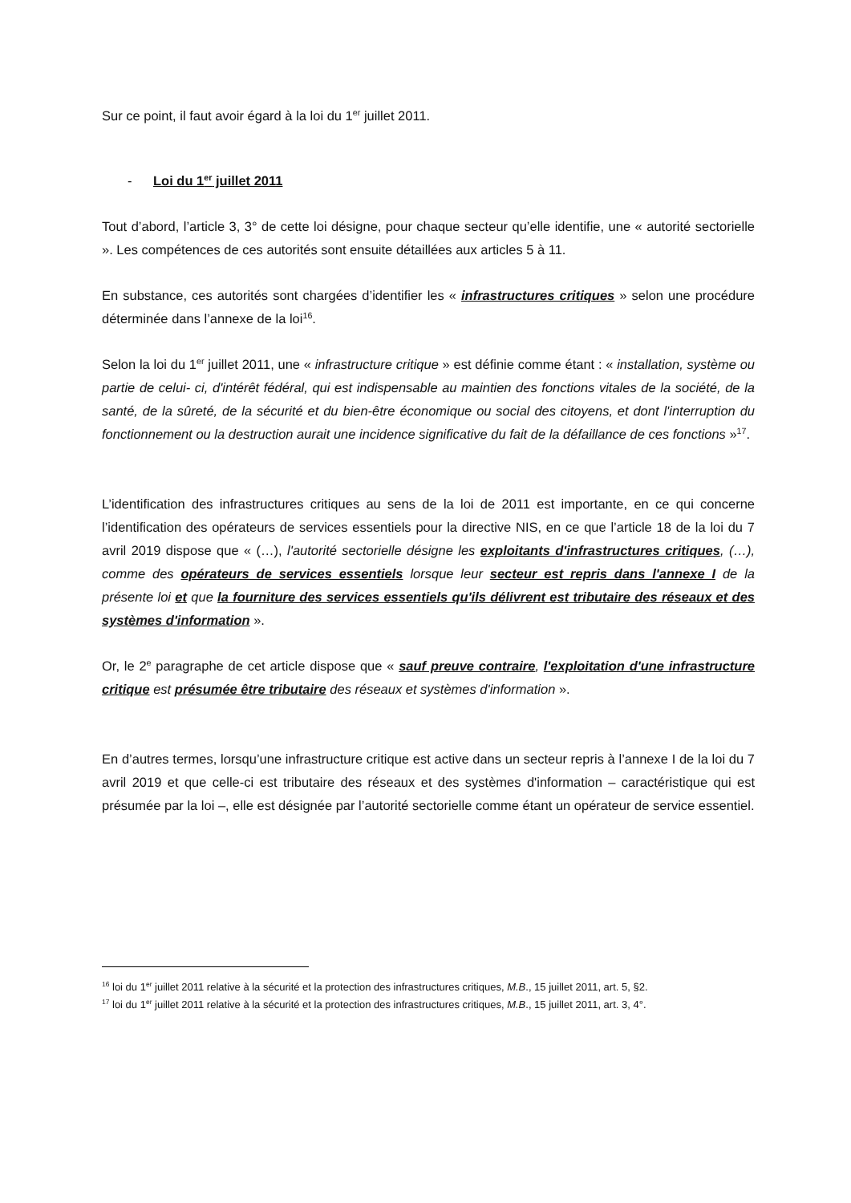Sur ce point, il faut avoir égard à la loi du 1<sup>er</sup> juillet 2011.
- Loi du 1<sup>er</sup> juillet 2011
Tout d’abord, l’article 3, 3° de cette loi désigne, pour chaque secteur qu’elle identifie, une « autorité sectorielle ». Les compétences de ces autorités sont ensuite détaillées aux articles 5 à 11.
En substance, ces autorités sont chargées d’identifier les « infrastructures critiques » selon une procédure déterminée dans l’annexe de la loi<sup>16</sup>.
Selon la loi du 1<sup>er</sup> juillet 2011, une « infrastructure critique » est définie comme étant : « installation, système ou partie de celui- ci, d'intérêt fédéral, qui est indispensable au maintien des fonctions vitales de la société, de la santé, de la sûreté, de la sécurité et du bien-être économique ou social des citoyens, et dont l'interruption du fonctionnement ou la destruction aurait une incidence significative du fait de la défaillance de ces fonctions »<sup>17</sup>.
L’identification des infrastructures critiques au sens de la loi de 2011 est importante, en ce qui concerne l’identification des opérateurs de services essentiels pour la directive NIS, en ce que l’article 18 de la loi du 7 avril 2019 dispose que « (…), l'autorité sectorielle désigne les exploitants d'infrastructures critiques, (…), comme des opérateurs de services essentiels lorsque leur secteur est repris dans l'annexe I de la présente loi et que la fourniture des services essentiels qu'ils délivrent est tributaire des réseaux et des systèmes d'information ».
Or, le 2<sup>e</sup> paragraphe de cet article dispose que « sauf preuve contraire, l'exploitation d'une infrastructure critique est présumée être tributaire des réseaux et systèmes d'information ».
En d’autres termes, lorsqu’une infrastructure critique est active dans un secteur repris à l’annexe I de la loi du 7 avril 2019 et que celle-ci est tributaire des réseaux et des systèmes d'information – caractéristique qui est présumée par la loi –, elle est désignée par l’autorité sectorielle comme étant un opérateur de service essentiel.
<sup>16</sup> loi du 1<sup>er</sup> juillet 2011 relative à la sécurité et la protection des infrastructures critiques, M.B., 15 juillet 2011, art. 5, §2.
<sup>17</sup> loi du 1<sup>er</sup> juillet 2011 relative à la sécurité et la protection des infrastructures critiques, M.B., 15 juillet 2011, art. 3, 4°.